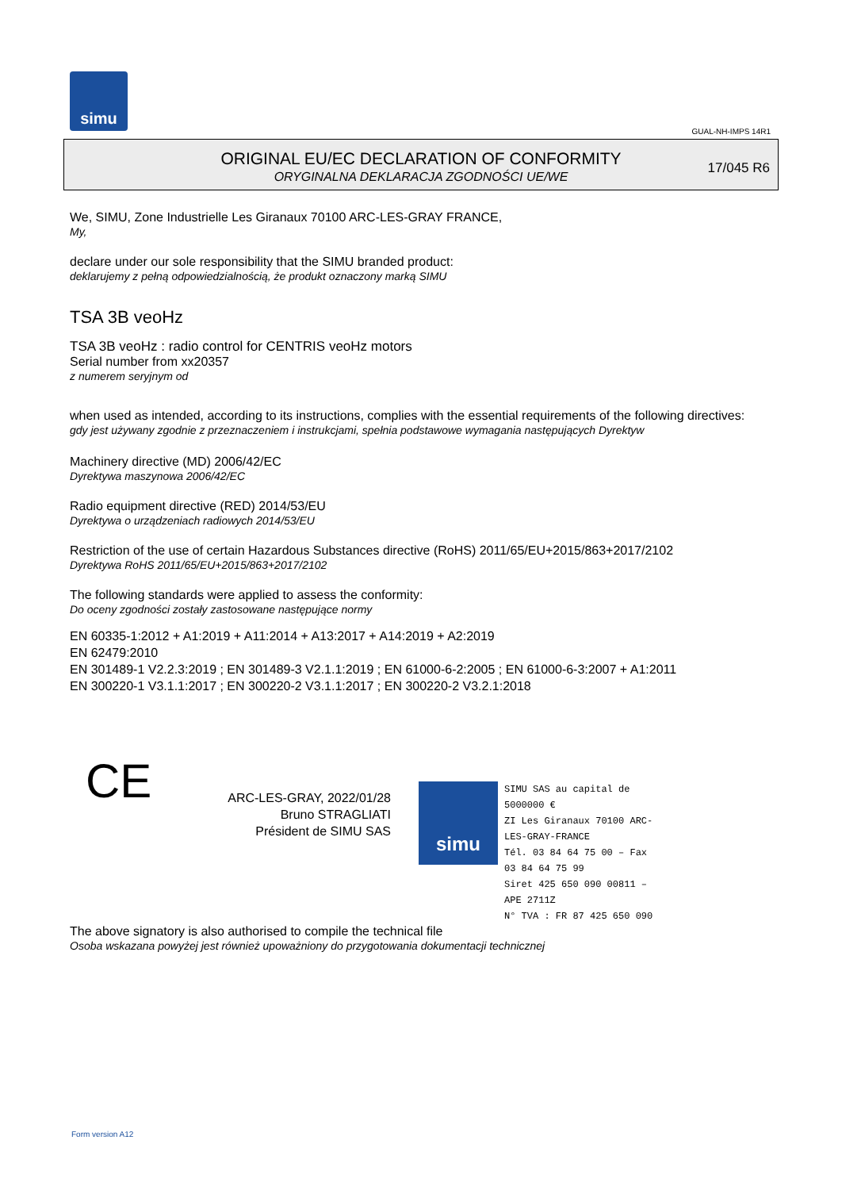simu
GUAL-NH-IMPS 14R1
ORIGINAL EU/EC DECLARATION OF CONFORMITY
ORYGINALNA DEKLARACJA ZGODNOŚCI UE/WE
17/045 R6
We, SIMU, Zone Industrielle Les Giranaux 70100 ARC-LES-GRAY FRANCE,
My,
declare under our sole responsibility that the SIMU branded product:
deklarujemy z pełną odpowiedzialnością, że produkt oznaczony marką SIMU
TSA 3B veoHz
TSA 3B veoHz : radio control for CENTRIS veoHz motors
Serial number from xx20357
z numerem seryjnym od
when used as intended, according to its instructions, complies with the essential requirements of the following directives:
gdy jest używany zgodnie z przeznaczeniem i instrukcjami, spełnia podstawowe wymagania następujących Dyrektyw
Machinery directive (MD) 2006/42/EC
Dyrektywa maszynowa 2006/42/EC
Radio equipment directive (RED) 2014/53/EU
Dyrektywa o urządzeniach radiowych 2014/53/EU
Restriction of the use of certain Hazardous Substances directive (RoHS) 2011/65/EU+2015/863+2017/2102
Dyrektywa RoHS 2011/65/EU+2015/863+2017/2102
The following standards were applied to assess the conformity:
Do oceny zgodności zostały zastosowane następujące normy
EN 60335-1:2012 + A1:2019 + A11:2014 + A13:2017 + A14:2019 + A2:2019
EN 62479:2010
EN 301489-1 V2.2.3:2019 ; EN 301489-3 V2.1.1:2019 ; EN 61000-6-2:2005 ; EN 61000-6-3:2007 + A1:2011
EN 300220-1 V3.1.1:2017 ; EN 300220-2 V3.1.1:2017 ; EN 300220-2 V3.2.1:2018
CE
ARC-LES-GRAY, 2022/01/28
Bruno STRAGLIATI
Président de SIMU SAS
The above signatory is also authorised to compile the technical file
Osoba wskazana powyżej jest również upoważniony do przygotowania dokumentacji technicznej
simu
SIMU SAS au capital de 5000000 €
ZI Les Giranaux 70100 ARC-LES-GRAY-FRANCE
Tél. 03 84 64 75 00 – Fax 03 84 64 75 99
Siret 425 650 090 00811 – APE 2711Z
N° TVA : FR 87 425 650 090
Form version A12